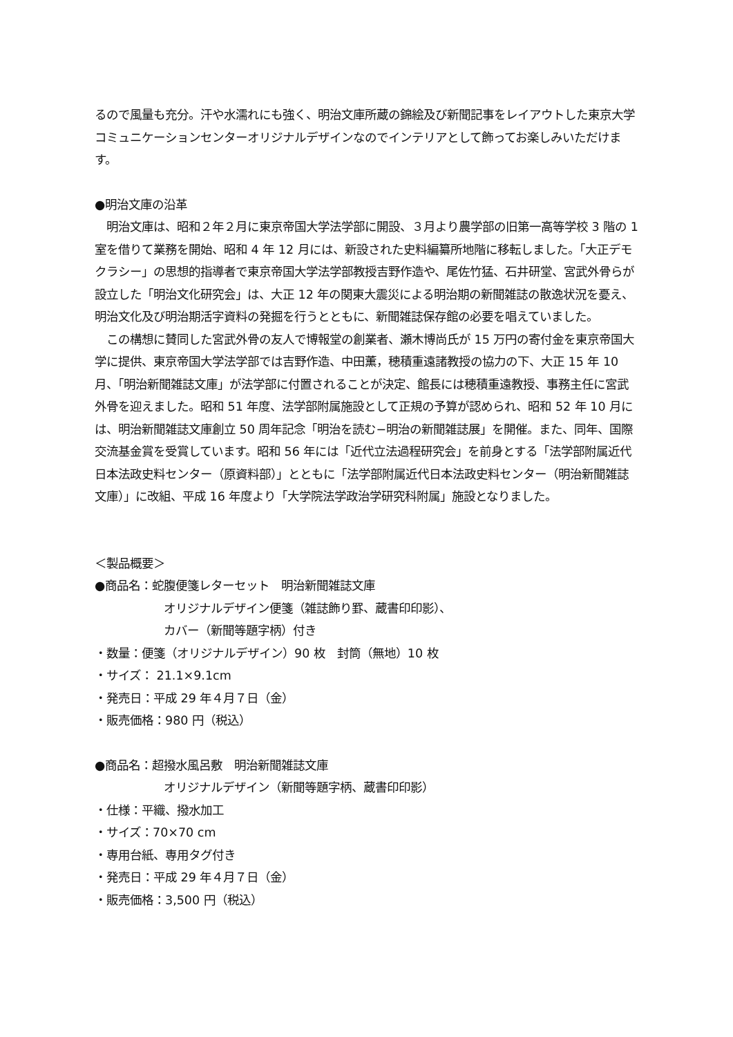るので風量も充分。汗や水濡れにも強く、明治文庫所蔵の錦絵及び新聞記事をレイアウトした東京大学コミュニケーションセンターオリジナルデザインなのでインテリアとして飾ってお楽しみいただけます。
●明治文庫の沿革
　明治文庫は、昭和２年２月に東京帝国大学法学部に開設、３月より農学部の旧第一高等学校 3 階の 1 室を借りて業務を開始、昭和 4 年 12 月には、新設された史料編纂所地階に移転しました。「大正デモクラシー」の思想的指導者で東京帝国大学法学部教授吉野作造や、尾佐竹猛、石井研堂、宮武外骨らが設立した「明治文化研究会」は、大正 12 年の関東大震災による明治期の新聞雑誌の散逸状況を憂え、明治文化及び明治期活字資料の発掘を行うとともに、新聞雑誌保存館の必要を唱えていました。
　この構想に賛同した宮武外骨の友人で博報堂の創業者、瀬木博尚氏が 15 万円の寄付金を東京帝国大学に提供、東京帝国大学法学部では吉野作造、中田薫，穂積重遠諸教授の協力の下、大正 15 年 10 月、「明治新聞雑誌文庫」が法学部に付置されることが決定、館長には穂積重遠教授、事務主任に宮武外骨を迎えました。昭和 51 年度、法学部附属施設として正規の予算が認められ、昭和 52 年 10 月には、明治新聞雑誌文庫創立 50 周年記念「明治を読む−明治の新聞雑誌展」を開催。また、同年、国際交流基金賞を受賞しています。昭和 56 年には「近代立法過程研究会」を前身とする「法学部附属近代日本法政史料センター（原資料部）」とともに「法学部附属近代日本法政史料センター（明治新聞雑誌文庫）」に改組、平成 16 年度より「大学院法学政治学研究科附属」施設となりました。
＜製品概要＞
●商品名：蛇腹便箋レターセット　明治新聞雑誌文庫
オリジナルデザイン便箋（雑誌飾り罫、蔵書印印影）、
カバー（新聞等題字柄）付き
・数量：便箋（オリジナルデザイン）90 枚　封筒（無地）10 枚
・サイズ： 21.1×9.1cm
・発売日：平成 29 年４月７日（金）
・販売価格：980 円（税込）
●商品名：超撥水風呂敷　明治新聞雑誌文庫
オリジナルデザイン（新聞等題字柄、蔵書印印影）
・仕様：平織、撥水加工
・サイズ：70×70 cm
・専用台紙、専用タグ付き
・発売日：平成 29 年４月７日（金）
・販売価格：3,500 円（税込）